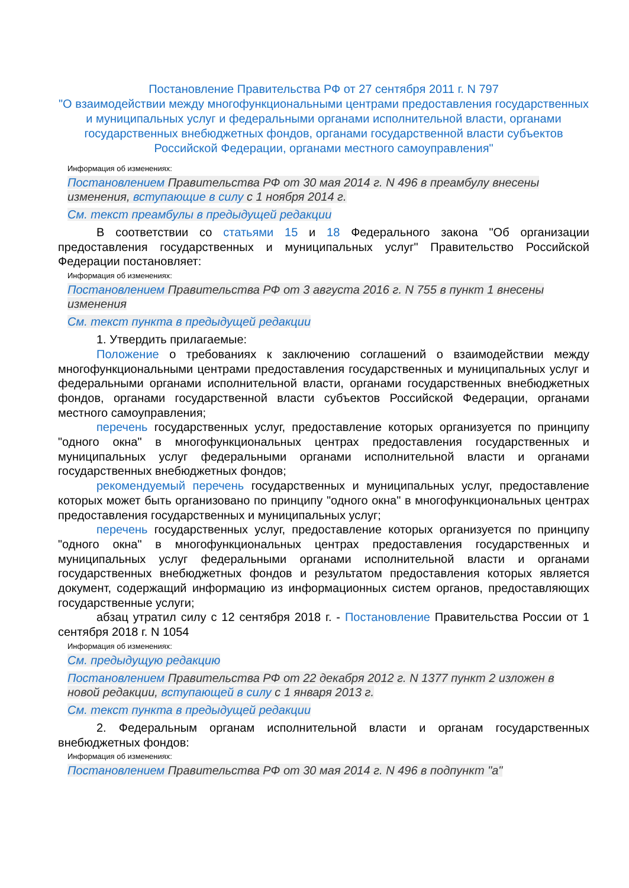Постановление Правительства РФ от 27 сентября 2011 г. N 797
"О взаимодействии между многофункциональными центрами предоставления государственных и муниципальных услуг и федеральными органами исполнительной власти, органами государственных внебюджетных фондов, органами государственной власти субъектов Российской Федерации, органами местного самоуправления"
Информация об изменениях:
Постановлением Правительства РФ от 30 мая 2014 г. N 496 в преамбулу внесены изменения, вступающие в силу с 1 ноября 2014 г.
См. текст преамбулы в предыдущей редакции
В соответствии со статьями 15 и 18 Федерального закона "Об организации предоставления государственных и муниципальных услуг" Правительство Российской Федерации постановляет:
Информация об изменениях:
Постановлением Правительства РФ от 3 августа 2016 г. N 755 в пункт 1 внесены изменения
См. текст пункта в предыдущей редакции
1. Утвердить прилагаемые:
Положение о требованиях к заключению соглашений о взаимодействии между многофункциональными центрами предоставления государственных и муниципальных услуг и федеральными органами исполнительной власти, органами государственных внебюджетных фондов, органами государственной власти субъектов Российской Федерации, органами местного самоуправления;
перечень государственных услуг, предоставление которых организуется по принципу "одного окна" в многофункциональных центрах предоставления государственных и муниципальных услуг федеральными органами исполнительной власти и органами государственных внебюджетных фондов;
рекомендуемый перечень государственных и муниципальных услуг, предоставление которых может быть организовано по принципу "одного окна" в многофункциональных центрах предоставления государственных и муниципальных услуг;
перечень государственных услуг, предоставление которых организуется по принципу "одного окна" в многофункциональных центрах предоставления государственных и муниципальных услуг федеральными органами исполнительной власти и органами государственных внебюджетных фондов и результатом предоставления которых является документ, содержащий информацию из информационных систем органов, предоставляющих государственные услуги;
абзац утратил силу с 12 сентября 2018 г. - Постановление Правительства России от 1 сентября 2018 г. N 1054
Информация об изменениях:
См. предыдущую редакцию
Постановлением Правительства РФ от 22 декабря 2012 г. N 1377 пункт 2 изложен в новой редакции, вступающей в силу с 1 января 2013 г.
См. текст пункта в предыдущей редакции
2. Федеральным органам исполнительной власти и органам государственных внебюджетных фондов:
Информация об изменениях:
Постановлением Правительства РФ от 30 мая 2014 г. N 496 в подпункт "а"